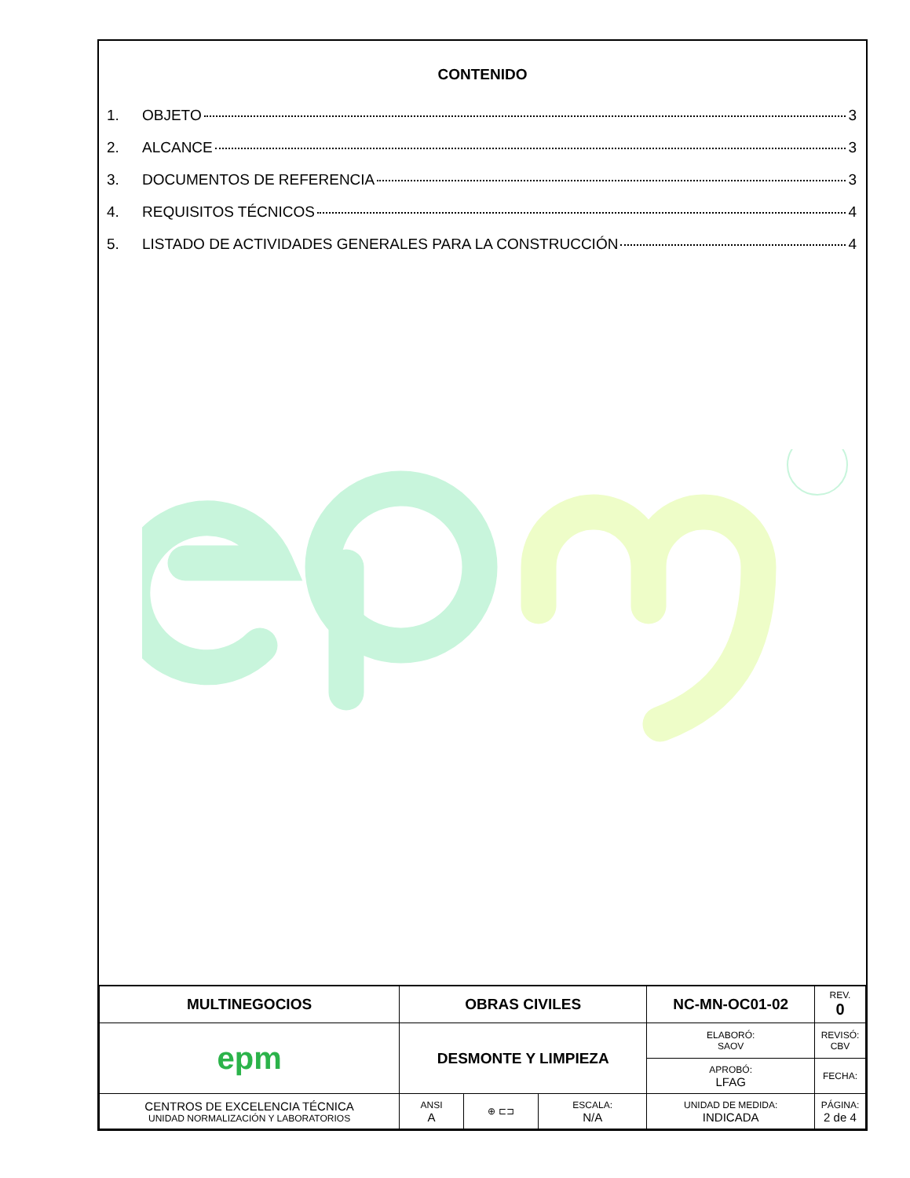CONTENIDO
1. OBJETO 3
2. ALCANCE 3
3. DOCUMENTOS DE REFERENCIA 3
4. REQUISITOS TÉCNICOS 4
5. LISTADO DE ACTIVIDADES GENERALES PARA LA CONSTRUCCIÓN 4
| MULTINEGOCIOS | OBRAS CIVILES | | | | NC-MN-OC01-02 | | REV. 0 |
| epm | DESMONTE Y LIMPIEZA | | | | ELABORÓ: SAOV | REVISÓ: CBV | |
| | | | | | APROBÓ: LFAG | FECHA: | |
| CENTROS DE EXCELENCIA TÉCNICA UNIDAD NORMALIZACIÓN Y LABORATORIOS | | ANSI A | ⊕ ⊏⊐ | ESCALA: N/A | UNIDAD DE MEDIDA: INDICADA | PÁGINA: 2 de 4 | |